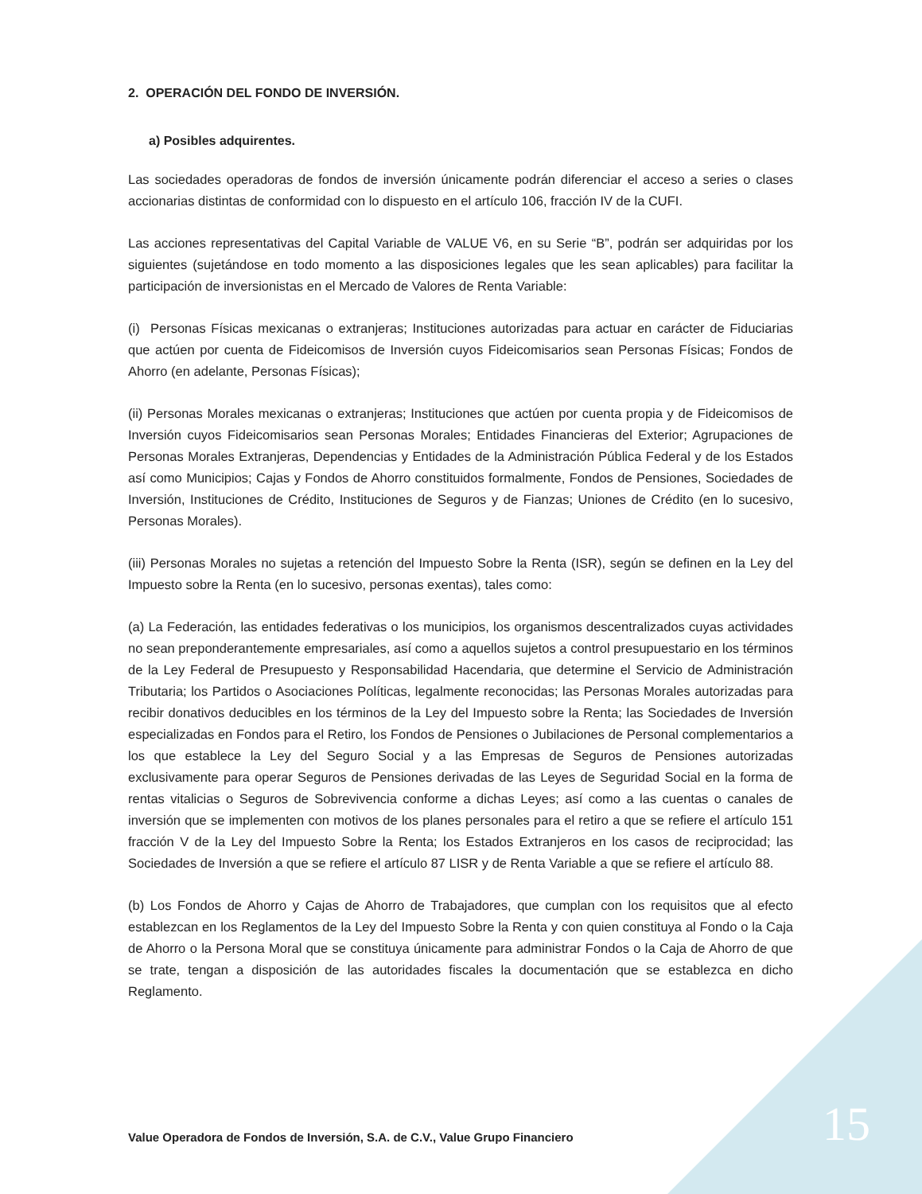2. OPERACIÓN DEL FONDO DE INVERSIÓN.
a) Posibles adquirentes.
Las sociedades operadoras de fondos de inversión únicamente podrán diferenciar el acceso a series o clases accionarias distintas de conformidad con lo dispuesto en el artículo 106, fracción IV de la CUFI.
Las acciones representativas del Capital Variable de VALUE V6, en su Serie “B”, podrán ser adquiridas por los siguientes (sujetándose en todo momento a las disposiciones legales que les sean aplicables) para facilitar la participación de inversionistas en el Mercado de Valores de Renta Variable:
(i) Personas Físicas mexicanas o extranjeras; Instituciones autorizadas para actuar en carácter de Fiduciarias que actúen por cuenta de Fideicomisos de Inversión cuyos Fideicomisarios sean Personas Físicas; Fondos de Ahorro (en adelante, Personas Físicas);
(ii) Personas Morales mexicanas o extranjeras; Instituciones que actúen por cuenta propia y de Fideicomisos de Inversión cuyos Fideicomisarios sean Personas Morales; Entidades Financieras del Exterior; Agrupaciones de Personas Morales Extranjeras, Dependencias y Entidades de la Administración Pública Federal y de los Estados así como Municipios; Cajas y Fondos de Ahorro constituidos formalmente, Fondos de Pensiones, Sociedades de Inversión, Instituciones de Crédito, Instituciones de Seguros y de Fianzas; Uniones de Crédito (en lo sucesivo, Personas Morales).
(iii) Personas Morales no sujetas a retención del Impuesto Sobre la Renta (ISR), según se definen en la Ley del Impuesto sobre la Renta (en lo sucesivo, personas exentas), tales como:
(a) La Federación, las entidades federativas o los municipios, los organismos descentralizados cuyas actividades no sean preponderantemente empresariales, así como a aquellos sujetos a control presupuestario en los términos de la Ley Federal de Presupuesto y Responsabilidad Hacendaria, que determine el Servicio de Administración Tributaria; los Partidos o Asociaciones Políticas, legalmente reconocidas; las Personas Morales autorizadas para recibir donativos deducibles en los términos de la Ley del Impuesto sobre la Renta; las Sociedades de Inversión especializadas en Fondos para el Retiro, los Fondos de Pensiones o Jubilaciones de Personal complementarios a los que establece la Ley del Seguro Social y a las Empresas de Seguros de Pensiones autorizadas exclusivamente para operar Seguros de Pensiones derivadas de las Leyes de Seguridad Social en la forma de rentas vitalicias o Seguros de Sobrevivencia conforme a dichas Leyes; así como a las cuentas o canales de inversión que se implementen con motivos de los planes personales para el retiro a que se refiere el artículo 151 fracción V de la Ley del Impuesto Sobre la Renta; los Estados Extranjeros en los casos de reciprocidad; las Sociedades de Inversión a que se refiere el artículo 87 LISR y de Renta Variable a que se refiere el artículo 88.
(b) Los Fondos de Ahorro y Cajas de Ahorro de Trabajadores, que cumplan con los requisitos que al efecto establezcan en los Reglamentos de la Ley del Impuesto Sobre la Renta y con quien constituya al Fondo o la Caja de Ahorro o la Persona Moral que se constituya únicamente para administrar Fondos o la Caja de Ahorro de que se trate, tengan a disposición de las autoridades fiscales la documentación que se establezca en dicho Reglamento.
Value Operadora de Fondos de Inversión, S.A. de C.V., Value Grupo Financiero
15